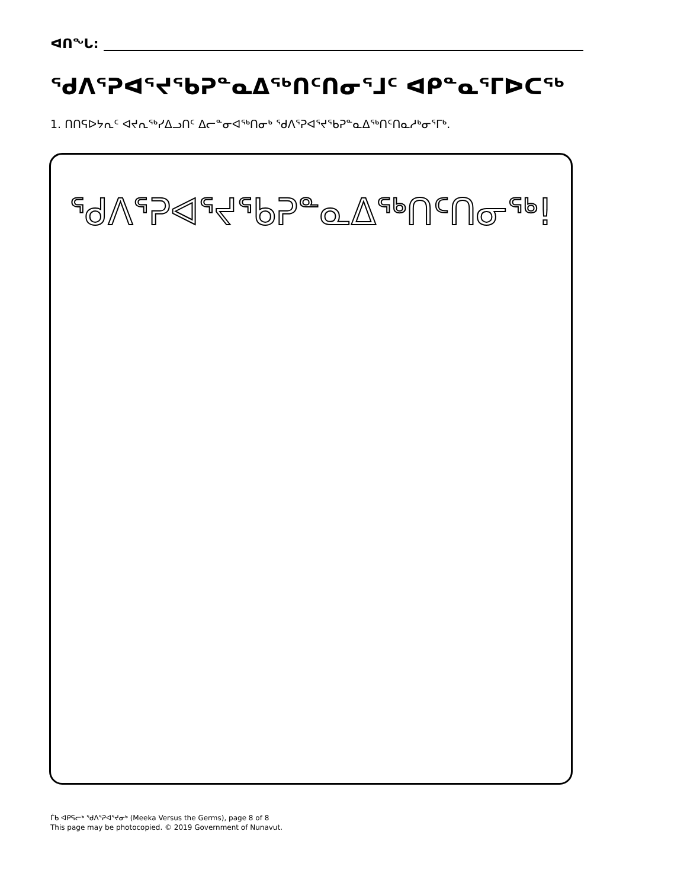ᐊᑎᖓ:
ᖁᐱᕐᕈᐊᕐᔪᖃᕈᓐᓇᐃᖅᑎᑦᑎᓂᕐᒧᑦ ᐊᑭᓐᓇᕐᒥᐅᑕᖅ
1. ᑎᑎᕋᐅᔭᕆᑦ ᐊᔪᕆᖅᓯᐃᓗᑎᑦ ᐃᓕᓐᓂᐊᖅᑎᓂᒃ ᖁᐱᕐᕈᐊᕐᔪᖃᕈᓐᓇᐃᖅᑎᑦᑎᓇᓱᒃᓂᕐᒥᒃ.
ᖁᐱᕐᕈᐊᕐᔪᖃᕈᓐᓇᐃᖅᑎᑦᑎᓂᖅ!
ᒦᑲ ᐊᑭᕋᓕᒃ ᖁᐱᕐᕈᐊᕐᔪᓂᒃ (Meeka Versus the Germs), page 8 of 8
This page may be photocopied. © 2019 Government of Nunavut.